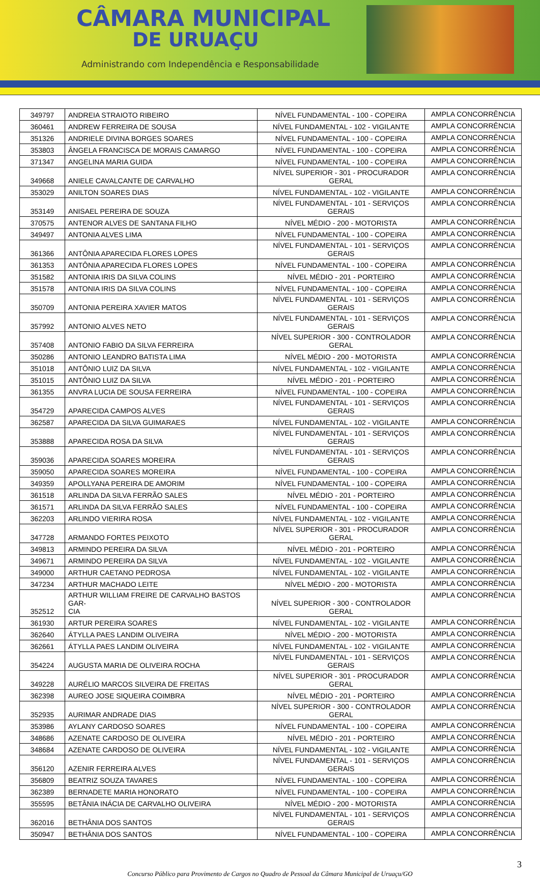CÂMARA MUNICIPAL
DE URUAÇU
Administrando com Independência e Responsabilidade
| 349797 | ANDREIA STRAIOTO RIBEIRO | NÍVEL FUNDAMENTAL - 100 - COPEIRA | AMPLA CONCORRÊNCIA |
| 360461 | ANDREW FERREIRA DE SOUSA | NÍVEL FUNDAMENTAL - 102 - VIGILANTE | AMPLA CONCORRÊNCIA |
| 351326 | ANDRIELE DIVINA BORGES SOARES | NÍVEL FUNDAMENTAL - 100 - COPEIRA | AMPLA CONCORRÊNCIA |
| 353803 | ÂNGELA FRANCISCA DE MORAIS CAMARGO | NÍVEL FUNDAMENTAL - 100 - COPEIRA | AMPLA CONCORRÊNCIA |
| 371347 | ANGELINA MARIA GUIDA | NÍVEL FUNDAMENTAL - 100 - COPEIRA | AMPLA CONCORRÊNCIA |
| 349668 | ANIELE CAVALCANTE DE CARVALHO | NÍVEL SUPERIOR - 301 - PROCURADOR GERAL | AMPLA CONCORRÊNCIA |
| 353029 | ANILTON SOARES DIAS | NÍVEL FUNDAMENTAL - 102 - VIGILANTE | AMPLA CONCORRÊNCIA |
| 353149 | ANISAEL PEREIRA DE SOUZA | NÍVEL FUNDAMENTAL - 101 - SERVIÇOS GERAIS | AMPLA CONCORRÊNCIA |
| 370575 | ANTENOR ALVES DE SANTANA FILHO | NÍVEL MÉDIO - 200 - MOTORISTA | AMPLA CONCORRÊNCIA |
| 349497 | ANTONIA ALVES LIMA | NÍVEL FUNDAMENTAL - 100 - COPEIRA | AMPLA CONCORRÊNCIA |
| 361366 | ANTÔNIA APARECIDA FLORES LOPES | NÍVEL FUNDAMENTAL - 101 - SERVIÇOS GERAIS | AMPLA CONCORRÊNCIA |
| 361353 | ANTÔNIA APARECIDA FLORES LOPES | NÍVEL FUNDAMENTAL - 100 - COPEIRA | AMPLA CONCORRÊNCIA |
| 351582 | ANTONIA IRIS DA SILVA COLINS | NÍVEL MÉDIO - 201 - PORTEIRO | AMPLA CONCORRÊNCIA |
| 351578 | ANTONIA IRIS DA SILVA COLINS | NÍVEL FUNDAMENTAL - 100 - COPEIRA | AMPLA CONCORRÊNCIA |
| 350709 | ANTONIA PEREIRA XAVIER MATOS | NÍVEL FUNDAMENTAL - 101 - SERVIÇOS GERAIS | AMPLA CONCORRÊNCIA |
| 357992 | ANTONIO ALVES NETO | NÍVEL FUNDAMENTAL - 101 - SERVIÇOS GERAIS | AMPLA CONCORRÊNCIA |
| 357408 | ANTONIO FABIO DA SILVA FERREIRA | NÍVEL SUPERIOR - 300 - CONTROLADOR GERAL | AMPLA CONCORRÊNCIA |
| 350286 | ANTONIO LEANDRO BATISTA LIMA | NÍVEL MÉDIO - 200 - MOTORISTA | AMPLA CONCORRÊNCIA |
| 351018 | ANTÔNIO LUIZ DA SILVA | NÍVEL FUNDAMENTAL - 102 - VIGILANTE | AMPLA CONCORRÊNCIA |
| 351015 | ANTÔNIO LUIZ DA SILVA | NÍVEL MÉDIO - 201 - PORTEIRO | AMPLA CONCORRÊNCIA |
| 361355 | ANVRA LUCIA DE SOUSA FERREIRA | NÍVEL FUNDAMENTAL - 100 - COPEIRA | AMPLA CONCORRÊNCIA |
| 354729 | APARECIDA CAMPOS ALVES | NÍVEL FUNDAMENTAL - 101 - SERVIÇOS GERAIS | AMPLA CONCORRÊNCIA |
| 362587 | APARECIDA DA SILVA GUIMARAES | NÍVEL FUNDAMENTAL - 102 - VIGILANTE | AMPLA CONCORRÊNCIA |
| 353888 | APARECIDA ROSA DA SILVA | NÍVEL FUNDAMENTAL - 101 - SERVIÇOS GERAIS | AMPLA CONCORRÊNCIA |
| 359036 | APARECIDA SOARES MOREIRA | NÍVEL FUNDAMENTAL - 101 - SERVIÇOS GERAIS | AMPLA CONCORRÊNCIA |
| 359050 | APARECIDA SOARES MOREIRA | NÍVEL FUNDAMENTAL - 100 - COPEIRA | AMPLA CONCORRÊNCIA |
| 349359 | APOLLYANA PEREIRA DE AMORIM | NÍVEL FUNDAMENTAL - 100 - COPEIRA | AMPLA CONCORRÊNCIA |
| 361518 | ARLINDA DA SILVA FERRÃO SALES | NÍVEL MÉDIO - 201 - PORTEIRO | AMPLA CONCORRÊNCIA |
| 361571 | ARLINDA DA SILVA FERRÃO SALES | NÍVEL FUNDAMENTAL - 100 - COPEIRA | AMPLA CONCORRÊNCIA |
| 362203 | ARLINDO VIERIRA ROSA | NÍVEL FUNDAMENTAL - 102 - VIGILANTE | AMPLA CONCORRÊNCIA |
| 347728 | ARMANDO FORTES PEIXOTO | NÍVEL SUPERIOR - 301 - PROCURADOR GERAL | AMPLA CONCORRÊNCIA |
| 349813 | ARMINDO PEREIRA DA SILVA | NÍVEL MÉDIO - 201 - PORTEIRO | AMPLA CONCORRÊNCIA |
| 349671 | ARMINDO PEREIRA DA SILVA | NÍVEL FUNDAMENTAL - 102 - VIGILANTE | AMPLA CONCORRÊNCIA |
| 349000 | ARTHUR CAETANO PEDROSA | NÍVEL FUNDAMENTAL - 102 - VIGILANTE | AMPLA CONCORRÊNCIA |
| 347234 | ARTHUR MACHADO LEITE | NÍVEL MÉDIO - 200 - MOTORISTA | AMPLA CONCORRÊNCIA |
| 352512 | ARTHUR WILLIAM FREIRE DE CARVALHO BASTOS GAR- CIA | NÍVEL SUPERIOR - 300 - CONTROLADOR GERAL | AMPLA CONCORRÊNCIA |
| 361930 | ARTUR PEREIRA SOARES | NÍVEL FUNDAMENTAL - 102 - VIGILANTE | AMPLA CONCORRÊNCIA |
| 362640 | ÁTYLLA PAES LANDIM OLIVEIRA | NÍVEL MÉDIO - 200 - MOTORISTA | AMPLA CONCORRÊNCIA |
| 362661 | ÁTYLLA PAES LANDIM OLIVEIRA | NÍVEL FUNDAMENTAL - 102 - VIGILANTE | AMPLA CONCORRÊNCIA |
| 354224 | AUGUSTA MARIA DE OLIVEIRA ROCHA | NÍVEL FUNDAMENTAL - 101 - SERVIÇOS GERAIS | AMPLA CONCORRÊNCIA |
| 349228 | AURÉLIO MARCOS SILVEIRA DE FREITAS | NÍVEL SUPERIOR - 301 - PROCURADOR GERAL | AMPLA CONCORRÊNCIA |
| 362398 | AUREO JOSE SIQUEIRA COIMBRA | NÍVEL MÉDIO - 201 - PORTEIRO | AMPLA CONCORRÊNCIA |
| 352935 | AURIMAR ANDRADE DIAS | NÍVEL SUPERIOR - 300 - CONTROLADOR GERAL | AMPLA CONCORRÊNCIA |
| 353986 | AYLANY CARDOSO SOARES | NÍVEL FUNDAMENTAL - 100 - COPEIRA | AMPLA CONCORRÊNCIA |
| 348686 | AZENATE CARDOSO DE OLIVEIRA | NÍVEL MÉDIO - 201 - PORTEIRO | AMPLA CONCORRÊNCIA |
| 348684 | AZENATE CARDOSO DE OLIVEIRA | NÍVEL FUNDAMENTAL - 102 - VIGILANTE | AMPLA CONCORRÊNCIA |
| 356120 | AZENIR FERREIRA ALVES | NÍVEL FUNDAMENTAL - 101 - SERVIÇOS GERAIS | AMPLA CONCORRÊNCIA |
| 356809 | BEATRIZ SOUZA TAVARES | NÍVEL FUNDAMENTAL - 100 - COPEIRA | AMPLA CONCORRÊNCIA |
| 362389 | BERNADETE MARIA HONORATO | NÍVEL FUNDAMENTAL - 100 - COPEIRA | AMPLA CONCORRÊNCIA |
| 355595 | BETÂNIA INÁCIA DE CARVALHO OLIVEIRA | NÍVEL MÉDIO - 200 - MOTORISTA | AMPLA CONCORRÊNCIA |
| 362016 | BETHÂNIA DOS SANTOS | NÍVEL FUNDAMENTAL - 101 - SERVIÇOS GERAIS | AMPLA CONCORRÊNCIA |
| 350947 | BETHÂNIA DOS SANTOS | NÍVEL FUNDAMENTAL - 100 - COPEIRA | AMPLA CONCORRÊNCIA |
3
Concurso Público para Provimento de Cargos no Quadro de Pessoal da Câmara Municipal de Uruaçu/GO